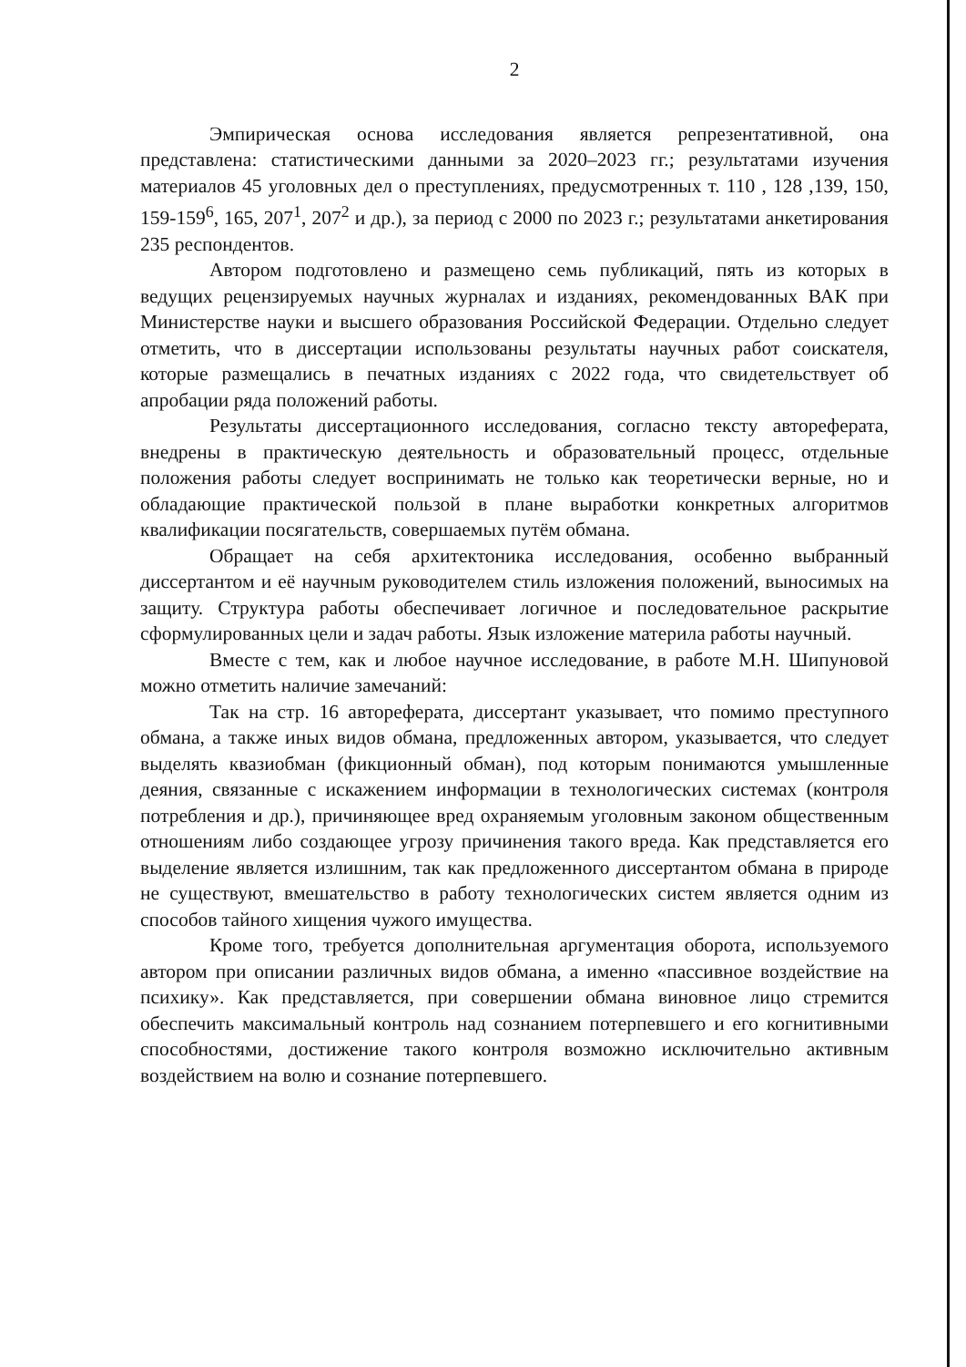2
Эмпирическая основа исследования является репрезентативной, она представлена: статистическими данными за 2020–2023 гг.; результатами изучения материалов 45 уголовных дел о преступлениях, предусмотренных т. 110 , 128 ,139, 150, 159-159<sup>6</sup>, 165, 207<sup>1</sup>, 207<sup>2</sup> и др.), за период с 2000 по 2023 г.; результатами анкетирования 235 респондентов.
Автором подготовлено и размещено семь публикаций, пять из которых в ведущих рецензируемых научных журналах и изданиях, рекомендованных ВАК при Министерстве науки и высшего образования Российской Федерации. Отдельно следует отметить, что в диссертации использованы результаты научных работ соискателя, которые размещались в печатных изданиях с 2022 года, что свидетельствует об апробации ряда положений работы.
Результаты диссертационного исследования, согласно тексту автореферата, внедрены в практическую деятельность и образовательный процесс, отдельные положения работы следует воспринимать не только как теоретически верные, но и обладающие практической пользой в плане выработки конкретных алгоритмов квалификации посягательств, совершаемых путём обмана.
Обращает на себя архитектоника исследования, особенно выбранный диссертантом и её научным руководителем стиль изложения положений, выносимых на защиту. Структура работы обеспечивает логичное и последовательное раскрытие сформулированных цели и задач работы. Язык изложение материла работы научный.
Вместе с тем, как и любое научное исследование, в работе М.Н. Шипуновой можно отметить наличие замечаний:
Так на стр. 16 автореферата, диссертант указывает, что помимо преступного обмана, а также иных видов обмана, предложенных автором, указывается, что следует выделять квазиобман (фикционный обман), под которым понимаются умышленные деяния, связанные с искажением информации в технологических системах (контроля потребления и др.), причиняющее вред охраняемым уголовным законом общественным отношениям либо создающее угрозу причинения такого вреда. Как представляется его выделение является излишним, так как предложенного диссертантом обмана в природе не существуют, вмешательство в работу технологических систем является одним из способов тайного хищения чужого имущества.
Кроме того, требуется дополнительная аргументация оборота, используемого автором при описании различных видов обмана, а именно «пассивное воздействие на психику». Как представляется, при совершении обмана виновное лицо стремится обеспечить максимальный контроль над сознанием потерпевшего и его когнитивными способностями, достижение такого контроля возможно исключительно активным воздействием на волю и сознание потерпевшего.